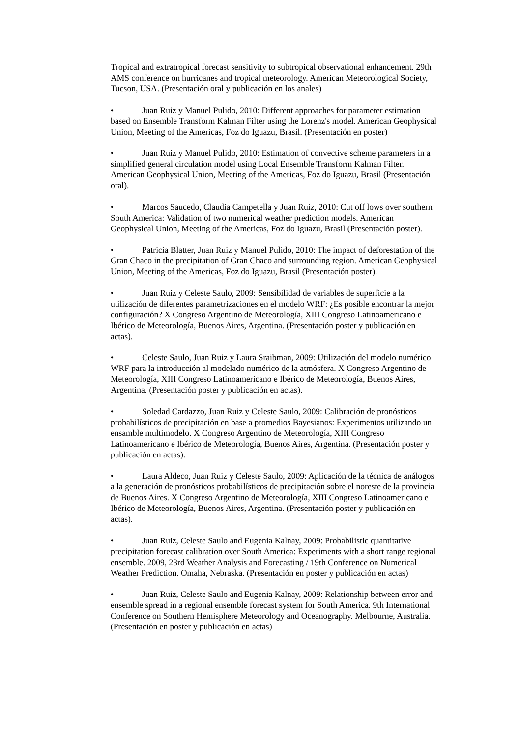Tropical and extratropical forecast sensitivity to subtropical observational enhancement. 29th AMS conference on hurricanes and tropical meteorology. American Meteorological Society, Tucson, USA. (Presentación oral y publicación en los anales)
• Juan Ruiz y Manuel Pulido, 2010: Different approaches for parameter estimation based on Ensemble Transform Kalman Filter using the Lorenz's model. American Geophysical Union, Meeting of the Americas, Foz do Iguazu, Brasil. (Presentación en poster)
• Juan Ruiz y Manuel Pulido, 2010: Estimation of convective scheme parameters in a simplified general circulation model using Local Ensemble Transform Kalman Filter. American Geophysical Union, Meeting of the Americas, Foz do Iguazu, Brasil (Presentación oral).
• Marcos Saucedo, Claudia Campetella y Juan Ruiz, 2010: Cut off lows over southern South America: Validation of two numerical weather prediction models. American Geophysical Union, Meeting of the Americas, Foz do Iguazu, Brasil (Presentación poster).
• Patricia Blatter, Juan Ruiz y Manuel Pulido, 2010: The impact of deforestation of the Gran Chaco in the precipitation of Gran Chaco and surrounding region. American Geophysical Union, Meeting of the Americas, Foz do Iguazu, Brasil (Presentación poster).
• Juan Ruiz y Celeste Saulo, 2009: Sensibilidad de variables de superficie a la utilización de diferentes parametrizaciones en el modelo WRF: ¿Es posible encontrar la mejor configuración? X Congreso Argentino de Meteorología, XIII Congreso Latinoamericano e Ibérico de Meteorología, Buenos Aires, Argentina. (Presentación poster y publicación en actas).
• Celeste Saulo, Juan Ruiz y Laura Sraibman, 2009: Utilización del modelo numérico WRF para la introducción al modelado numérico de la atmósfera. X Congreso Argentino de Meteorología, XIII Congreso Latinoamericano e Ibérico de Meteorología, Buenos Aires, Argentina. (Presentación poster y publicación en actas).
• Soledad Cardazzo, Juan Ruiz y Celeste Saulo, 2009: Calibración de pronósticos probabilísticos de precipitación en base a promedios Bayesianos: Experimentos utilizando un ensamble multimodelo. X Congreso Argentino de Meteorología, XIII Congreso Latinoamericano e Ibérico de Meteorología, Buenos Aires, Argentina. (Presentación poster y publicación en actas).
• Laura Aldeco, Juan Ruiz y Celeste Saulo, 2009: Aplicación de la técnica de análogos a la generación de pronósticos probabilísticos de precipitación sobre el noreste de la provincia de Buenos Aires. X Congreso Argentino de Meteorología, XIII Congreso Latinoamericano e Ibérico de Meteorología, Buenos Aires, Argentina. (Presentación poster y publicación en actas).
• Juan Ruiz, Celeste Saulo and Eugenia Kalnay, 2009: Probabilistic quantitative precipitation forecast calibration over South America: Experiments with a short range regional ensemble. 2009, 23rd Weather Analysis and Forecasting / 19th Conference on Numerical Weather Prediction. Omaha, Nebraska. (Presentación en poster y publicación en actas)
• Juan Ruiz, Celeste Saulo and Eugenia Kalnay, 2009: Relationship between error and ensemble spread in a regional ensemble forecast system for South America. 9th International Conference on Southern Hemisphere Meteorology and Oceanography. Melbourne, Australia. (Presentación en poster y publicación en actas)